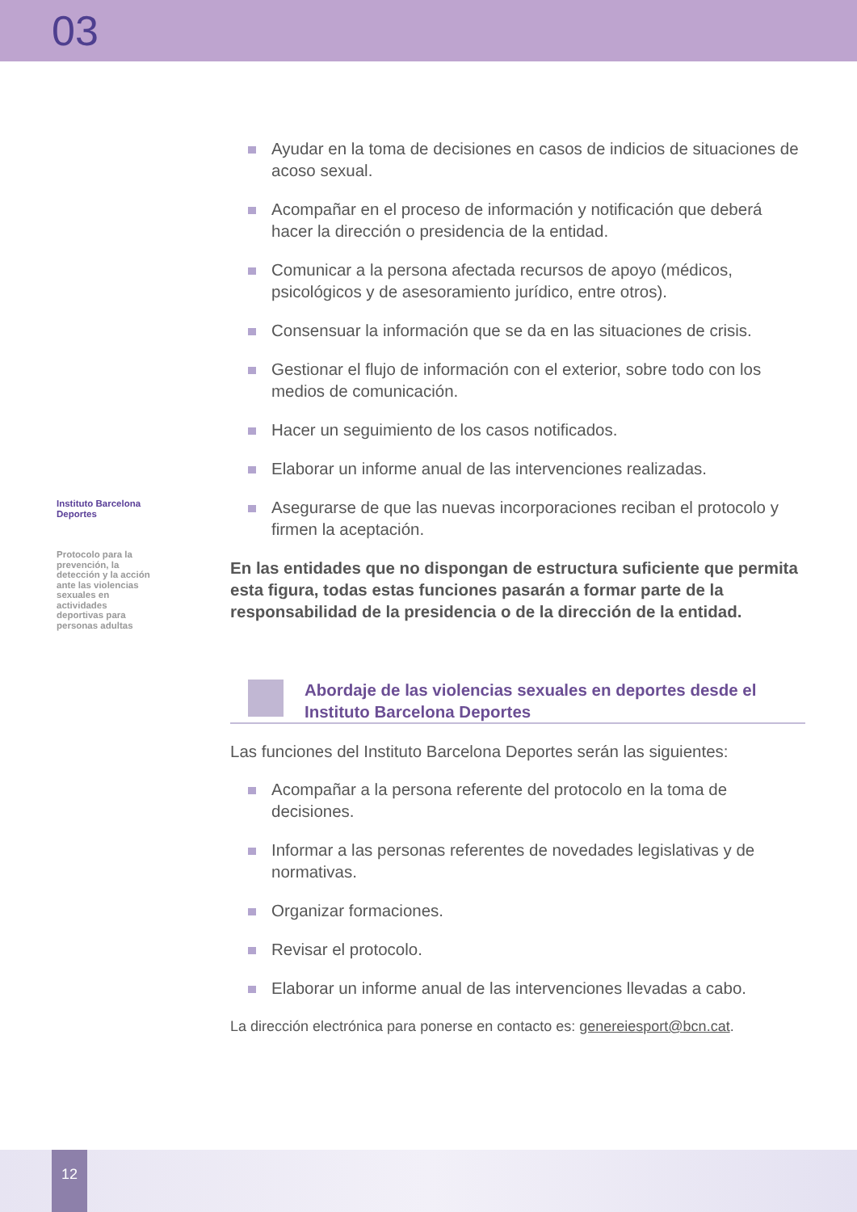03
Instituto Barcelona Deportes
Protocolo para la prevención, la detección y la acción ante las violencias sexuales en actividades deportivas para personas adultas
Ayudar en la toma de decisiones en casos de indicios de situaciones de acoso sexual.
Acompañar en el proceso de información y notificación que deberá hacer la dirección o presidencia de la entidad.
Comunicar a la persona afectada recursos de apoyo (médicos, psicológicos y de asesoramiento jurídico, entre otros).
Consensuar la información que se da en las situaciones de crisis.
Gestionar el flujo de información con el exterior, sobre todo con los medios de comunicación.
Hacer un seguimiento de los casos notificados.
Elaborar un informe anual de las intervenciones realizadas.
Asegurarse de que las nuevas incorporaciones reciban el protocolo y firmen la aceptación.
En las entidades que no dispongan de estructura suficiente que permita esta figura, todas estas funciones pasarán a formar parte de la responsabilidad de la presidencia o de la dirección de la entidad.
Abordaje de las violencias sexuales en deportes desde el Instituto Barcelona Deportes
Las funciones del Instituto Barcelona Deportes serán las siguientes:
Acompañar a la persona referente del protocolo en la toma de decisiones.
Informar a las personas referentes de novedades legislativas y de normativas.
Organizar formaciones.
Revisar el protocolo.
Elaborar un informe anual de las intervenciones llevadas a cabo.
La dirección electrónica para ponerse en contacto es: genereiesport@bcn.cat.
12